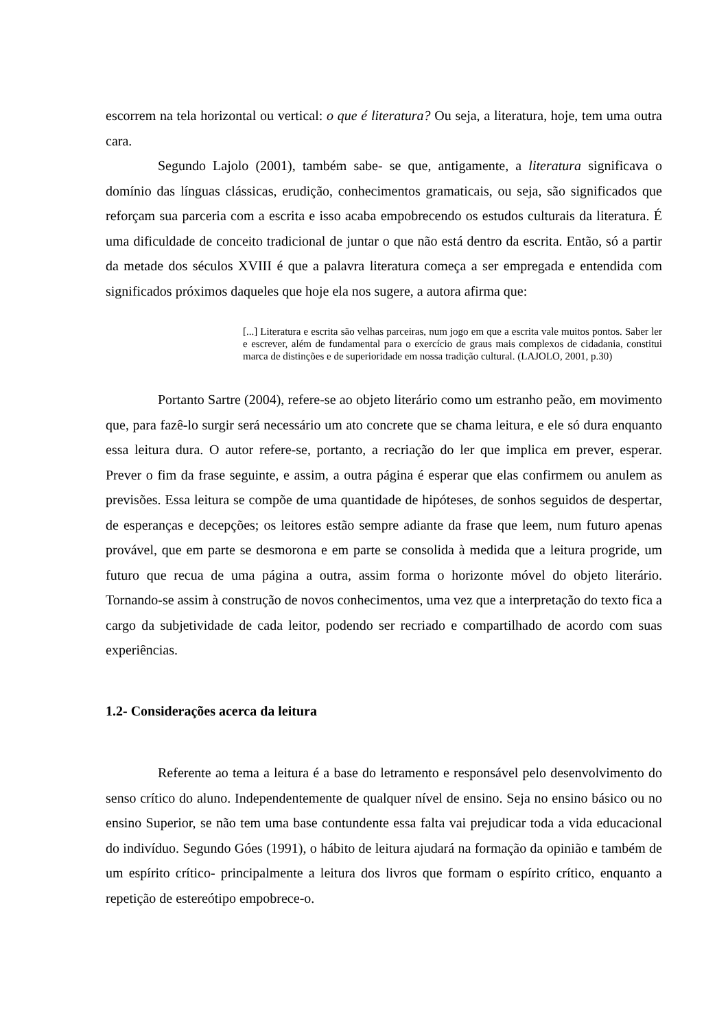escorrem na tela horizontal ou vertical: o que é literatura? Ou seja, a literatura, hoje, tem uma outra cara.
Segundo Lajolo (2001), também sabe- se que, antigamente, a literatura significava o domínio das línguas clássicas, erudição, conhecimentos gramaticais, ou seja, são significados que reforçam sua parceria com a escrita e isso acaba empobrecendo os estudos culturais da literatura. É uma dificuldade de conceito tradicional de juntar o que não está dentro da escrita. Então, só a partir da metade dos séculos XVIII é que a palavra literatura começa a ser empregada e entendida com significados próximos daqueles que hoje ela nos sugere, a autora afirma que:
[...] Literatura e escrita são velhas parceiras, num jogo em que a escrita vale muitos pontos. Saber ler e escrever, além de fundamental para o exercício de graus mais complexos de cidadania, constitui marca de distinções e de superioridade em nossa tradição cultural. (LAJOLO, 2001, p.30)
Portanto Sartre (2004), refere-se ao objeto literário como um estranho peão, em movimento que, para fazê-lo surgir será necessário um ato concrete que se chama leitura, e ele só dura enquanto essa leitura dura. O autor refere-se, portanto, a recriação do ler que implica em prever, esperar. Prever o fim da frase seguinte, e assim, a outra página é esperar que elas confirmem ou anulem as previsões. Essa leitura se compõe de uma quantidade de hipóteses, de sonhos seguidos de despertar, de esperanças e decepções; os leitores estão sempre adiante da frase que leem, num futuro apenas provável, que em parte se desmorona e em parte se consolida à medida que a leitura progride, um futuro que recua de uma página a outra, assim forma o horizonte móvel do objeto literário. Tornando-se assim à construção de novos conhecimentos, uma vez que a interpretação do texto fica a cargo da subjetividade de cada leitor, podendo ser recriado e compartilhado de acordo com suas experiências.
1.2- Considerações acerca da leitura
Referente ao tema a leitura é a base do letramento e responsável pelo desenvolvimento do senso crítico do aluno. Independentemente de qualquer nível de ensino. Seja no ensino básico ou no ensino Superior, se não tem uma base contundente essa falta vai prejudicar toda a vida educacional do indivíduo. Segundo Góes (1991), o hábito de leitura ajudará na formação da opinião e também de um espírito crítico- principalmente a leitura dos livros que formam o espírito crítico, enquanto a repetição de estereótipo empobrece-o.